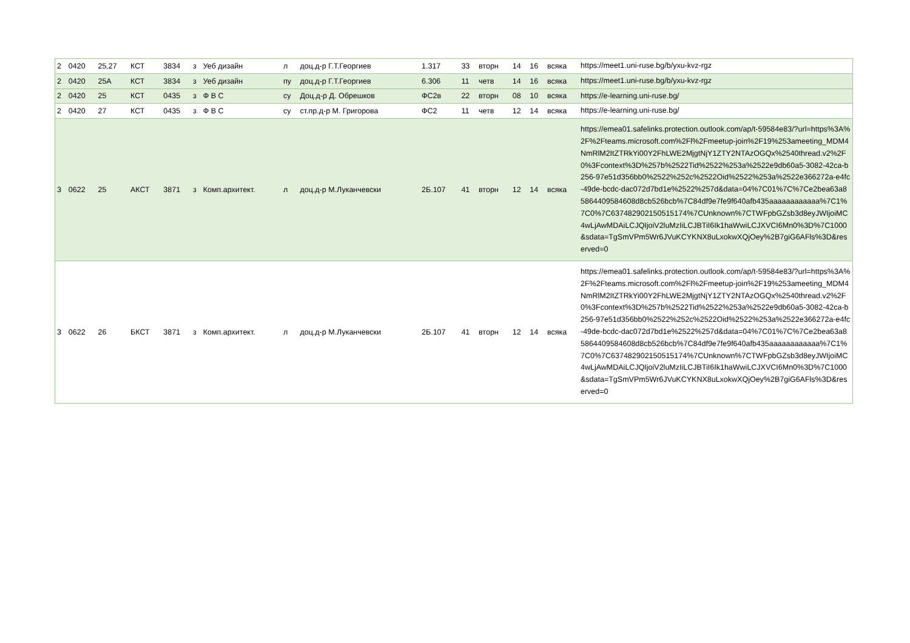| 2 | 0420 | 25,27 | КСТ | 3834 | з | Уеб дизайн | л | доц.д-р Г.Т.Георгиев | 1.317 | 33 | вторн | 14 | 16 | всяка | https://meet1.uni-ruse.bg/b/yxu-kvz-rgz |
| 2 | 0420 | 25А | КСТ | 3834 | з | Уеб дизайн | пу | доц.д-р Г.Т.Георгиев | 6.306 | 11 | четв | 14 | 16 | всяка | https://meet1.uni-ruse.bg/b/yxu-kvz-rgz |
| 2 | 0420 | 25 | КСТ | 0435 | з | Ф В С | су | Доц.д-р Д. Обрешков | ФС2в | 22 | вторн | 08 | 10 | всяка | https://e-learning.uni-ruse.bg/ |
| 2 | 0420 | 27 | КСТ | 0435 | з | Ф В С | су | ст.пр.д-р М. Григорова | ФС2 | 11 | четв | 12 | 14 | всяка | https://e-learning.uni-ruse.bg/ |
| 3 | 0622 | 25 | АКСТ | 3871 | з | Комп.архитект. | л | доц.д-р М.Луканчевски | 2Б.107 | 41 | вторн | 12 | 14 | всяка | https://emea01.safelinks.protection.outlook.com/ap/t-59584e83/?url=https%3A%2F%2Fteams.microsoft.com%2Fl%2Fmeetup-join%2F19%253ameeting_MDM4NmRlM2ItZTRkYi00Y2FhLWE2MjgtNjY1ZTY2NTAzOGQx%2540thread.v2%2F0%3Fcontext%3D%257b%2522Tid%2522%253a%2522e9db60a5-3082-42ca-b256-97e51d356bb0%2522%252c%2522Oid%2522%253a%2522e366272a-e4fc-49de-bcdc-dac072d7bd1e%2522%257d&data=04%7C01%7C%7Ce2bea63a85864409584608d8cb526bcb%7C84df9e7fe9f640afb435aaaaaaaaaaaa%7C1%7C0%7C637482902150515174%7CUnknown%7CTWFpbGZsb3d8eyJWIjoiMC4wLjAwMDAiLCJQIjoiV2luMzIiLCJBTiI6Ik1haWwiLCJXVCI6Mn0%3D%7C1000&sdata=TgSmVPm5Wr6JVuKCYKNX8uLxokwXQjOey%2B7giG6AFls%3D&reserved=0 |
| 3 | 0622 | 26 | БКСТ | 3871 | з | Комп.архитект. | л | доц.д-р М.Луканчевски | 2Б.107 | 41 | вторн | 12 | 14 | всяка | https://emea01.safelinks.protection.outlook.com/ap/t-59584e83/?url=https%3A%2F%2Fteams.microsoft.com%2Fl%2Fmeetup-join%2F19%253ameeting_MDM4NmRlM2ItZTRkYi00Y2FhLWE2MjgtNjY1ZTY2NTAzOGQx%2540thread.v2%2F0%3Fcontext%3D%257b%2522Tid%2522%253a%2522e9db60a5-3082-42ca-b256-97e51d356bb0%2522%252c%2522Oid%2522%253a%2522e366272a-e4fc-49de-bcdc-dac072d7bd1e%2522%257d&data=04%7C01%7C%7Ce2bea63a85864409584608d8cb526bcb%7C84df9e7fe9f640afb435aaaaaaaaaaaa%7C1%7C0%7C637482902150515174%7CUnknown%7CTWFpbGZsb3d8eyJWIjoiMC4wLjAwMDAiLCJQIjoiV2luMzIiLCJBTiI6Ik1haWwiLCJXVCI6Mn0%3D%7C1000&sdata=TgSmVPm5Wr6JVuKCYKNX8uLxokwXQjOey%2B7giG6AFls%3D&reserved=0 |